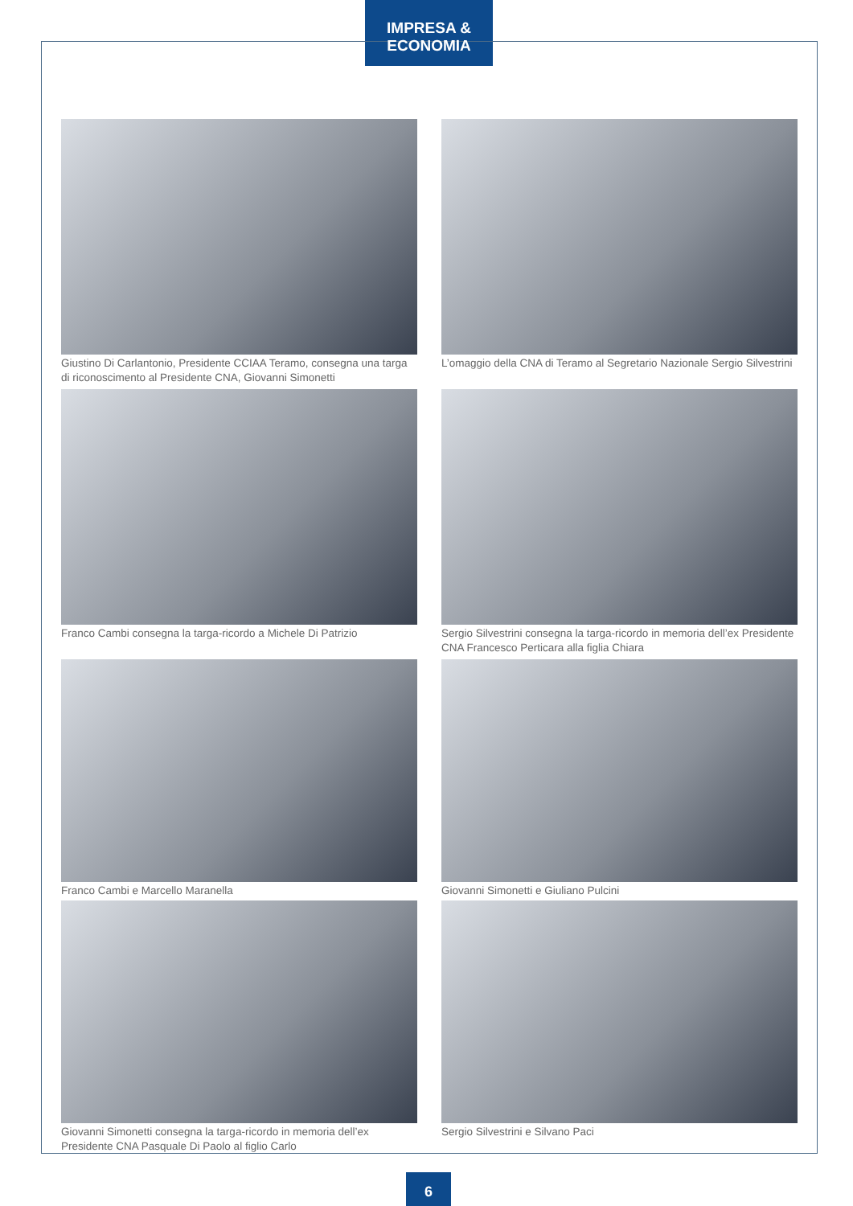IMPRESA & ECONOMIA
Giustino Di Carlantonio, Presidente CCIAA Teramo, consegna una targa di riconoscimento al Presidente CNA, Giovanni Simonetti
L’omaggio della CNA di Teramo al Segretario Nazionale Sergio Silvestrini
Franco Cambi consegna la targa-ricordo a Michele Di Patrizio
Sergio Silvestrini consegna la targa-ricordo in memoria dell’ex Presidente CNA Francesco Perticara alla figlia Chiara
Franco Cambi e Marcello Maranella
Giovanni Simonetti e Giuliano Pulcini
Giovanni Simonetti consegna la targa-ricordo in memoria dell’ex Presidente CNA Pasquale Di Paolo al figlio Carlo
Sergio Silvestrini e Silvano Paci
6